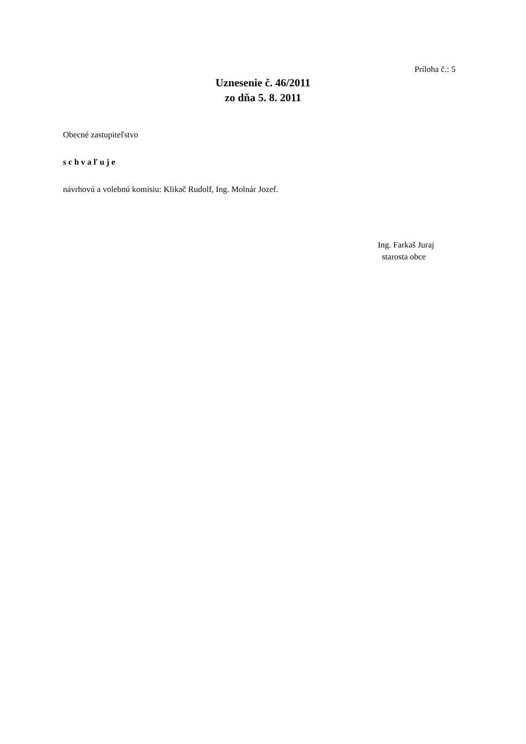Príloha č.: 5
Uznesenie č. 46/2011
zo dňa 5. 8. 2011
Obecné zastupiteľstvo
s c h v a ľ u j e
návrhovú a volebnú komisiu: Klikač Rudolf, Ing. Molnár Jozef.
Ing. Farkaš Juraj
starosta obce